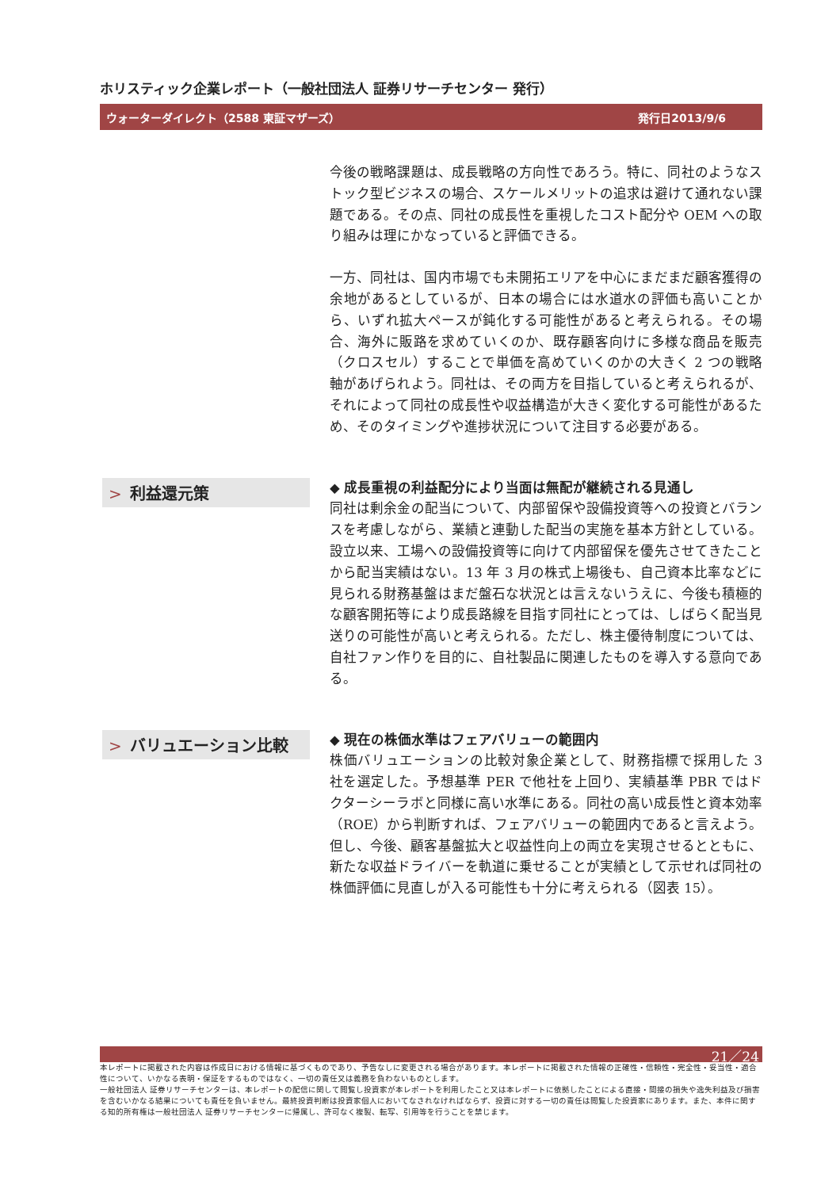ホリスティック企業レポート（一般社団法人 証券リサーチセンター 発行）
ウォーターダイレクト（2588 東証マザーズ） 発行日2013/9/6
今後の戦略課題は、成長戦略の方向性であろう。特に、同社のようなストック型ビジネスの場合、スケールメリットの追求は避けて通れない課題である。その点、同社の成長性を重視したコスト配分や OEM への取り組みは理にかなっていると評価できる。
一方、同社は、国内市場でも未開拓エリアを中心にまだまだ顧客獲得の余地があるとしているが、日本の場合には水道水の評価も高いことから、いずれ拡大ペースが鈍化する可能性があると考えられる。その場合、海外に販路を求めていくのか、既存顧客向けに多様な商品を販売（クロスセル）することで単価を高めていくのかの大きく 2 つの戦略軸があげられよう。同社は、その両方を目指していると考えられるが、それによって同社の成長性や収益構造が大きく変化する可能性があるため、そのタイミングや進捗状況について注目する必要がある。
> 利益還元策
◆ 成長重視の利益配分により当面は無配が継続される見通し
同社は剰余金の配当について、内部留保や設備投資等への投資とバランスを考慮しながら、業績と連動した配当の実施を基本方針としている。設立以来、工場への設備投資等に向けて内部留保を優先させてきたことから配当実績はない。13 年 3 月の株式上場後も、自己資本比率などに見られる財務基盤はまだ盤石な状況とは言えないうえに、今後も積極的な顧客開拓等により成長路線を目指す同社にとっては、しばらく配当見送りの可能性が高いと考えられる。ただし、株主優待制度については、自社ファン作りを目的に、自社製品に関連したものを導入する意向である。
> バリュエーション比較
◆ 現在の株価水準はフェアバリューの範囲内
株価バリュエーションの比較対象企業として、財務指標で採用した 3 社を選定した。予想基準 PER で他社を上回り、実績基準 PBR ではドクターシーラボと同様に高い水準にある。同社の高い成長性と資本効率（ROE）から判断すれば、フェアバリューの範囲内であると言えよう。但し、今後、顧客基盤拡大と収益性向上の両立を実現させるとともに、新たな収益ドライバーを軌道に乗せることが実績として示せれば同社の株価評価に見直しが入る可能性も十分に考えられる（図表 15）。
21／24
本レポートに掲載された内容は作成日における情報に基づくものであり、予告なしに変更される場合があります。本レポートに掲載された情報の正確性・信頼性・完全性・妥当性・適合性について、いかなる表明・保証をするものではなく、一切の責任又は義務を負わないものとします。
一般社団法人 証券リサーチセンターは、本レポートの配信に関して閲覧し投資家が本レポートを利用したこと又は本レポートに依拠したことによる直接・間接の損失や逸失利益及び損害を含むいかなる結果についても責任を負いません。最終投資判断は投資家個人においてなされなければならず、投資に対する一切の責任は閲覧した投資家にあります。また、本件に関する知的所有権は一般社団法人 証券リサーチセンターに帰属し、許可なく複製、転写、引用等を行うことを禁じます。